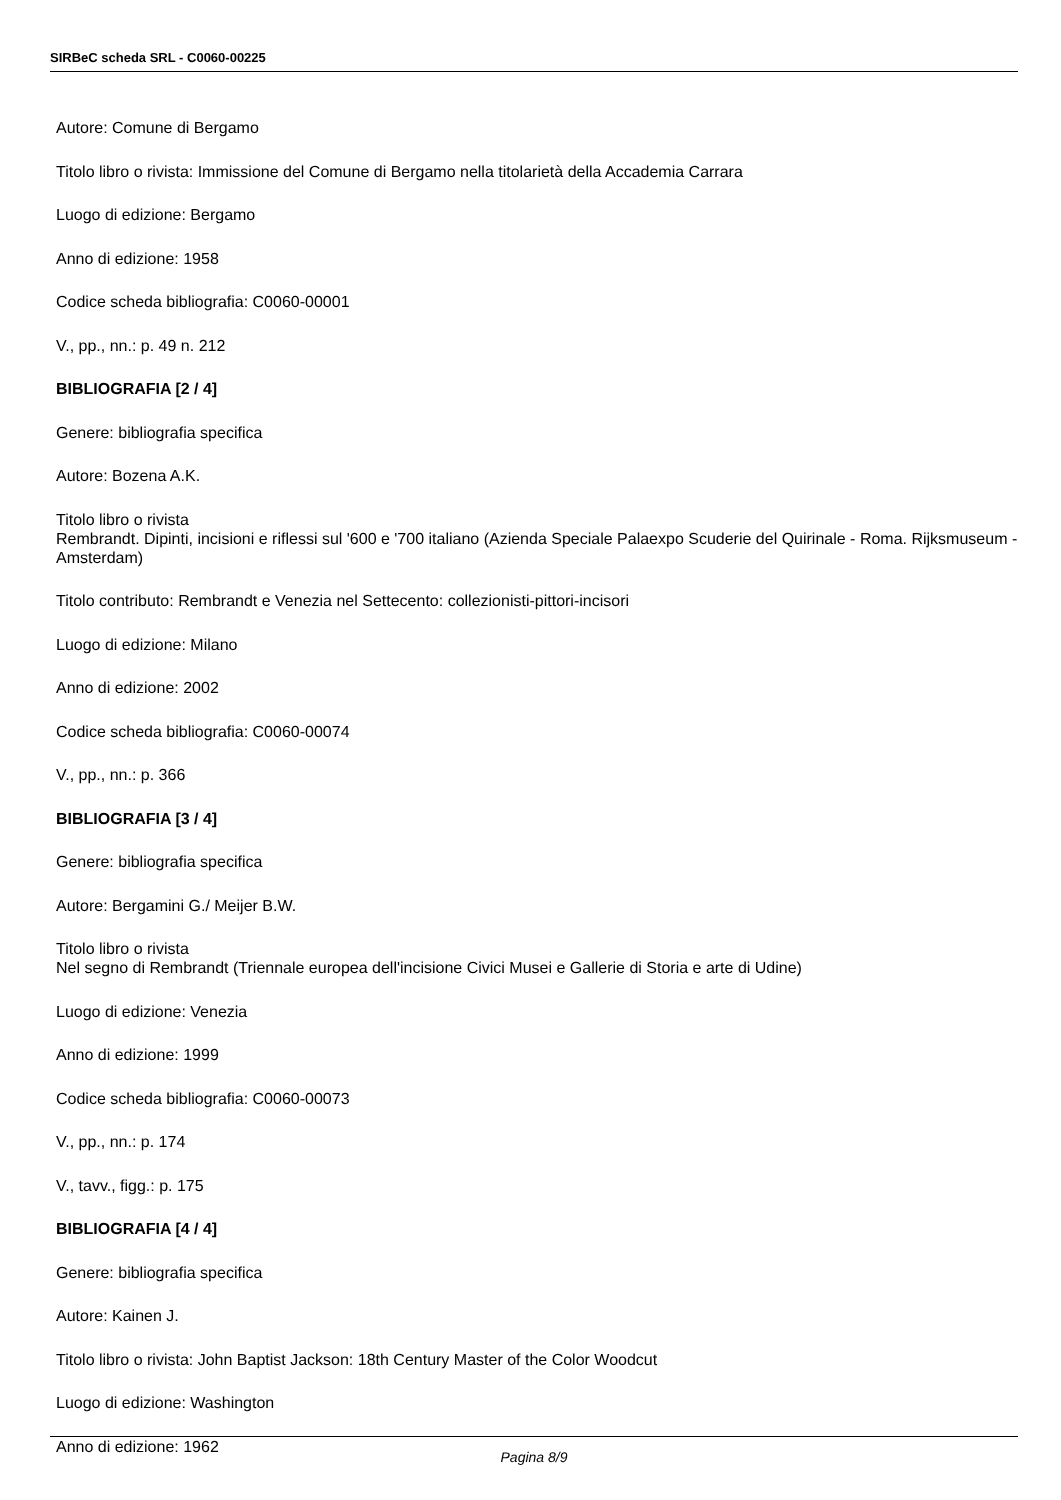SIRBeC scheda SRL - C0060-00225
Autore: Comune di Bergamo
Titolo libro o rivista: Immissione del Comune di Bergamo nella titolarietà della Accademia Carrara
Luogo di edizione: Bergamo
Anno di edizione: 1958
Codice scheda bibliografia: C0060-00001
V., pp., nn.: p. 49 n. 212
BIBLIOGRAFIA [2 / 4]
Genere: bibliografia specifica
Autore: Bozena A.K.
Titolo libro o rivista
Rembrandt. Dipinti, incisioni e riflessi sul '600 e '700 italiano (Azienda Speciale Palaexpo Scuderie del Quirinale - Roma. Rijksmuseum - Amsterdam)
Titolo contributo: Rembrandt e Venezia nel Settecento: collezionisti-pittori-incisori
Luogo di edizione: Milano
Anno di edizione: 2002
Codice scheda bibliografia: C0060-00074
V., pp., nn.: p. 366
BIBLIOGRAFIA [3 / 4]
Genere: bibliografia specifica
Autore: Bergamini G./ Meijer B.W.
Titolo libro o rivista
Nel segno di Rembrandt (Triennale europea dell'incisione Civici Musei e Gallerie di Storia e arte di Udine)
Luogo di edizione: Venezia
Anno di edizione: 1999
Codice scheda bibliografia: C0060-00073
V., pp., nn.: p. 174
V., tavv., figg.: p. 175
BIBLIOGRAFIA [4 / 4]
Genere: bibliografia specifica
Autore: Kainen J.
Titolo libro o rivista: John Baptist Jackson: 18th Century Master of the Color Woodcut
Luogo di edizione: Washington
Anno di edizione: 1962
Pagina 8/9